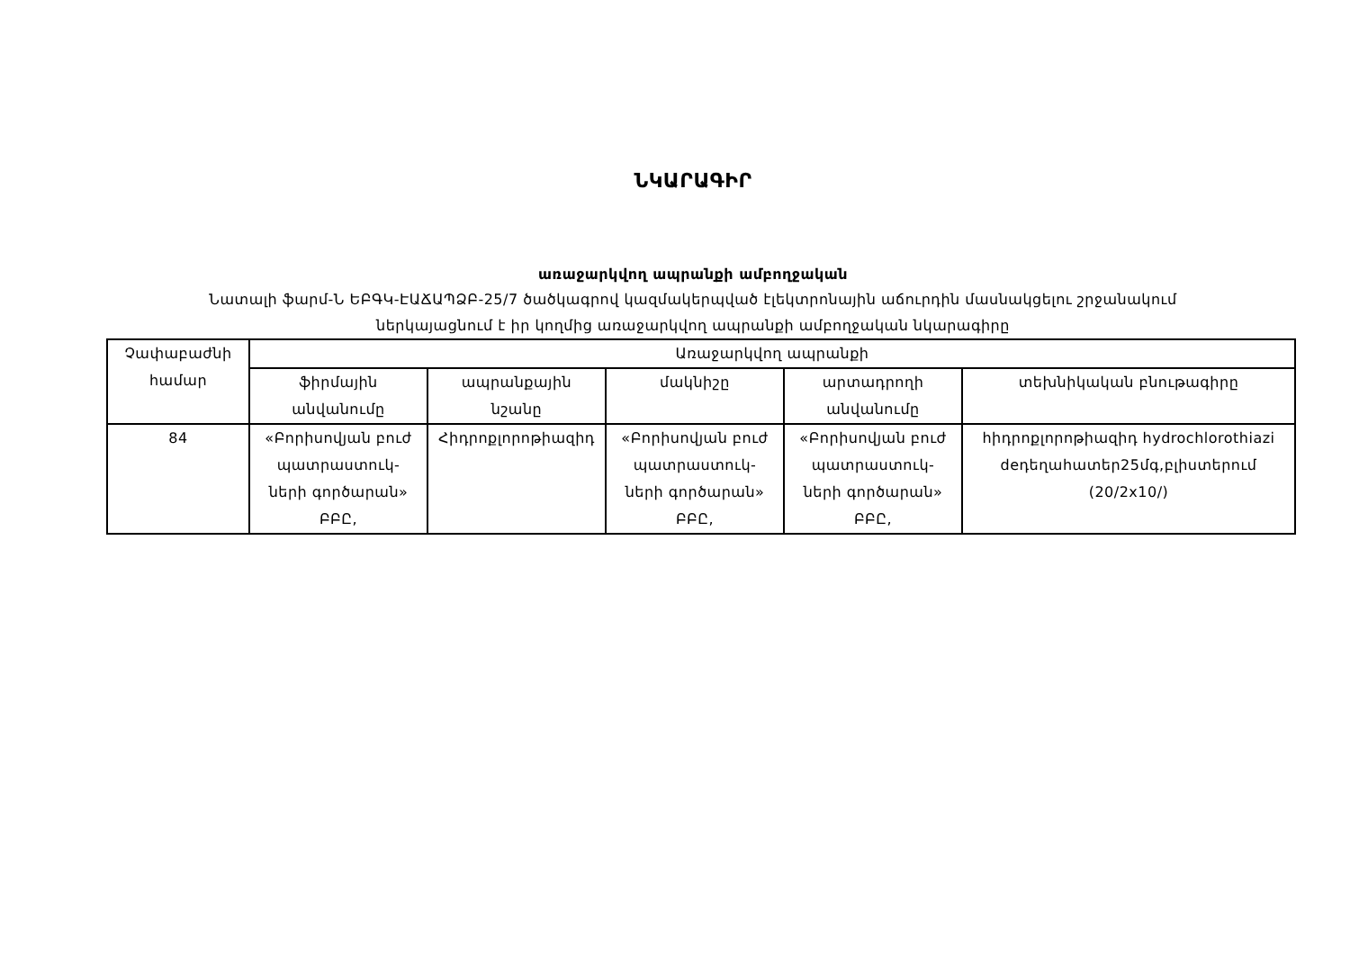ՆԿԱՐԱԳԻՐ
առաջարկվող ապրանքի ամբողջական
Նատալի ֆարմ-Ն ԵԲԳԿ-ԷԱՃԱՊՁԲ-25/7 ծածկագրով կազմակերպված էլեկտրոնային աճուրդին մասնակցելու շրջանակում
ներկայացնում է իր կողմից առաջարկվող ապրանքի ամբողջական նկարագիրը
| Չափաբաժնի համար | Առաջարկվող ապրանքի | | | | |
| --- | --- | --- | --- | --- | --- |
| | ֆիրմային անվանումը | ապրանքային նշանը | մակնիշը | արտադրողի անվանումը | տեխնիկական բնութագիրը |
| 84 | «Բորիսովյան բուժ պատրաստուկ- ների գործարան» ԲԲԸ, | Հիդրոքլորոթիազիդ | «Բորիսովյան բուժ պատրաստուկ- ների գործարան» ԲԲԸ, | «Բորիսովյան բուժ պատրաստուկ- ների գործարան» ԲԲԸ, | հիդրոքլորոթիազիդ hydrochlorothiazi deդեղահատեր25մգ,բլիստերում (20/2x10/) |